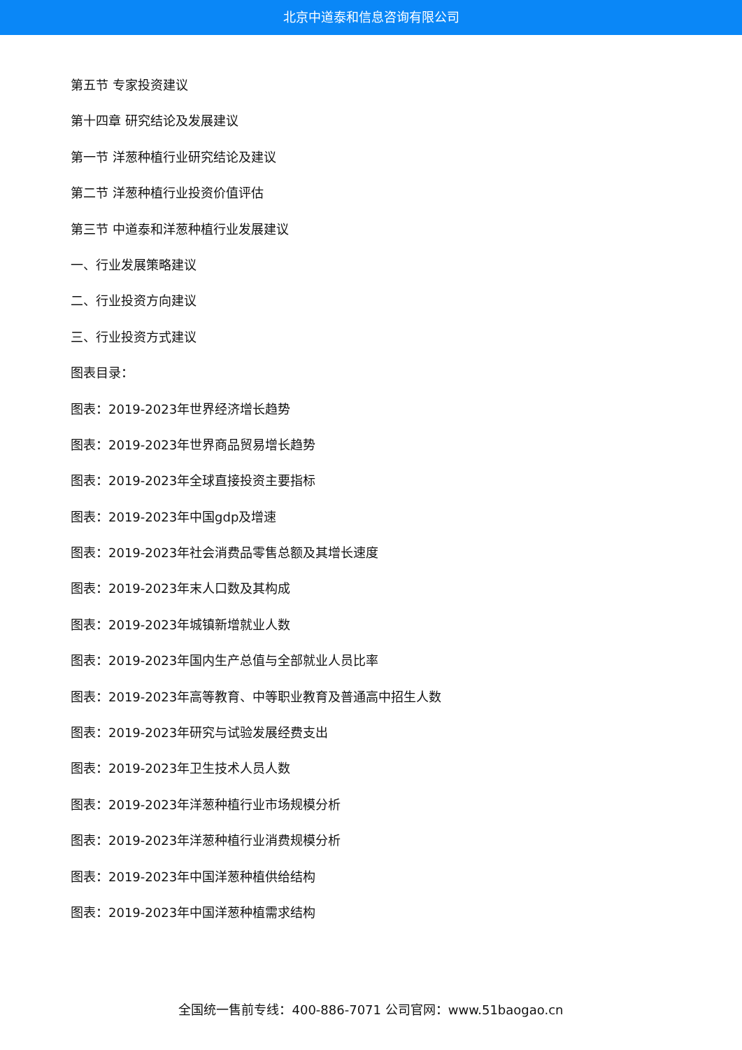北京中道泰和信息咨询有限公司
第五节 专家投资建议
第十四章 研究结论及发展建议
第一节 洋葱种植行业研究结论及建议
第二节 洋葱种植行业投资价值评估
第三节 中道泰和洋葱种植行业发展建议
一、行业发展策略建议
二、行业投资方向建议
三、行业投资方式建议
图表目录：
图表：2019-2023年世界经济增长趋势
图表：2019-2023年世界商品贸易增长趋势
图表：2019-2023年全球直接投资主要指标
图表：2019-2023年中国gdp及增速
图表：2019-2023年社会消费品零售总额及其增长速度
图表：2019-2023年末人口数及其构成
图表：2019-2023年城镇新增就业人数
图表：2019-2023年国内生产总值与全部就业人员比率
图表：2019-2023年高等教育、中等职业教育及普通高中招生人数
图表：2019-2023年研究与试验发展经费支出
图表：2019-2023年卫生技术人员人数
图表：2019-2023年洋葱种植行业市场规模分析
图表：2019-2023年洋葱种植行业消费规模分析
图表：2019-2023年中国洋葱种植供给结构
图表：2019-2023年中国洋葱种植需求结构
全国统一售前专线：400-886-7071 公司官网：www.51baogao.cn